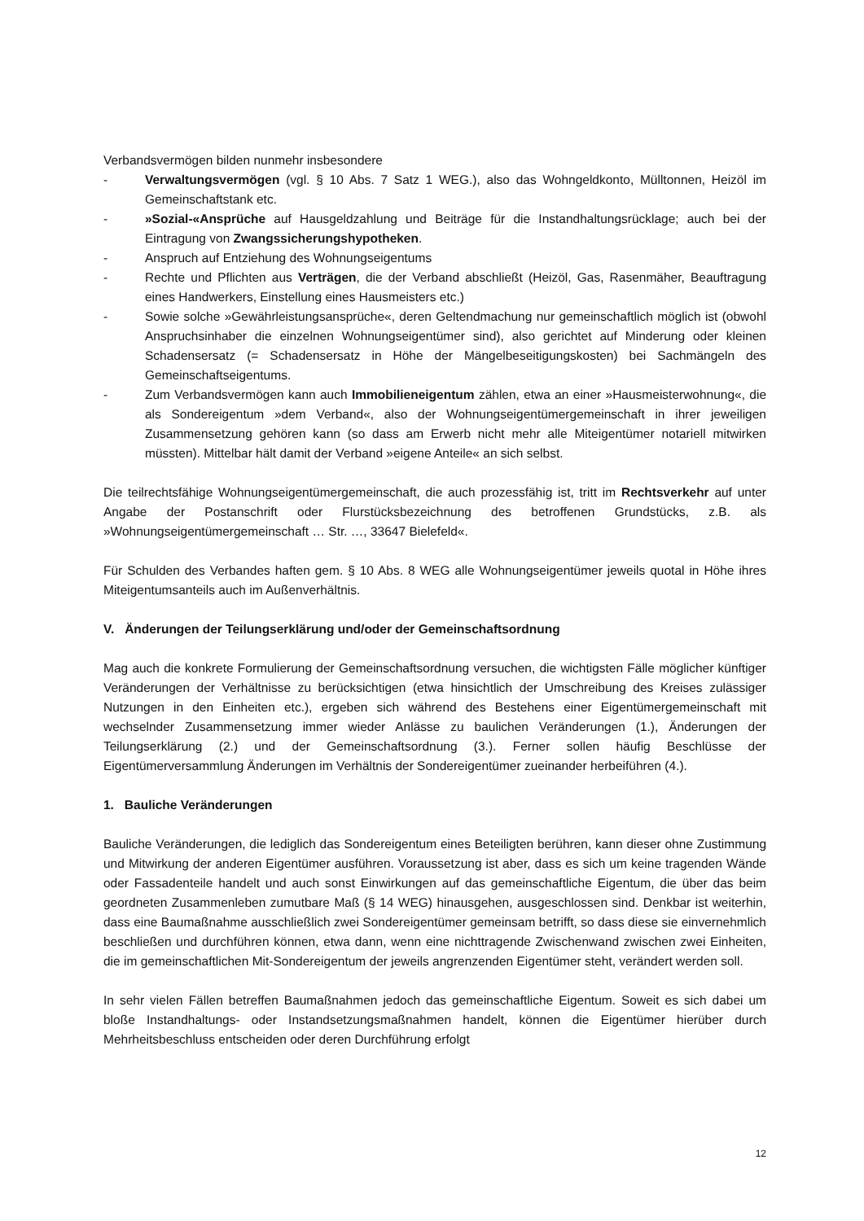Verbandsvermögen bilden nunmehr insbesondere
- Verwaltungsvermögen (vgl. § 10 Abs. 7 Satz 1 WEG.), also das Wohngeldkonto, Mülltonnen, Heizöl im Gemeinschaftstank etc.
- »Sozial-«Ansprüche auf Hausgeldzahlung und Beiträge für die Instandhaltungsrücklage; auch bei der Eintragung von Zwangssicherungshypotheken.
- Anspruch auf Entziehung des Wohnungseigentums
- Rechte und Pflichten aus Verträgen, die der Verband abschließt (Heizöl, Gas, Rasenmäher, Beauftragung eines Handwerkers, Einstellung eines Hausmeisters etc.)
- Sowie solche »Gewährleistungsansprüche«, deren Geltendmachung nur gemeinschaftlich möglich ist (obwohl Anspruchsinhaber die einzelnen Wohnungseigentümer sind), also gerichtet auf Minderung oder kleinen Schadensersatz (= Schadensersatz in Höhe der Mängelbeseitigungskosten) bei Sachmängeln des Gemeinschaftseigentums.
- Zum Verbandsvermögen kann auch Immobilieneigentum zählen, etwa an einer »Hausmeisterwohnung«, die als Sondereigentum »dem Verband«, also der Wohnungseigentümergemeinschaft in ihrer jeweiligen Zusammensetzung gehören kann (so dass am Erwerb nicht mehr alle Miteigentümer notariell mitwirken müssten). Mittelbar hält damit der Verband »eigene Anteile« an sich selbst.
Die teilrechtsfähige Wohnungseigentümergemeinschaft, die auch prozessfähig ist, tritt im Rechtsverkehr auf unter Angabe der Postanschrift oder Flurstücksbezeichnung des betroffenen Grundstücks, z.B. als »Wohnungseigentümergemeinschaft … Str. …, 33647 Bielefeld«.
Für Schulden des Verbandes haften gem. § 10 Abs. 8 WEG alle Wohnungseigentümer jeweils quotal in Höhe ihres Miteigentumsanteils auch im Außenverhältnis.
V. Änderungen der Teilungserklärung und/oder der Gemeinschaftsordnung
Mag auch die konkrete Formulierung der Gemeinschaftsordnung versuchen, die wichtigsten Fälle möglicher künftiger Veränderungen der Verhältnisse zu berücksichtigen (etwa hinsichtlich der Umschreibung des Kreises zulässiger Nutzungen in den Einheiten etc.), ergeben sich während des Bestehens einer Eigentümergemeinschaft mit wechselnder Zusammensetzung immer wieder Anlässe zu baulichen Veränderungen (1.), Änderungen der Teilungserklärung (2.) und der Gemeinschaftsordnung (3.). Ferner sollen häufig Beschlüsse der Eigentümerversammlung Änderungen im Verhältnis der Sondereigentümer zueinander herbeiführen (4.).
1. Bauliche Veränderungen
Bauliche Veränderungen, die lediglich das Sondereigentum eines Beteiligten berühren, kann dieser ohne Zustimmung und Mitwirkung der anderen Eigentümer ausführen. Voraussetzung ist aber, dass es sich um keine tragenden Wände oder Fassadenteile handelt und auch sonst Einwirkungen auf das gemeinschaftliche Eigentum, die über das beim geordneten Zusammenleben zumutbare Maß (§ 14 WEG) hinausgehen, ausgeschlossen sind. Denkbar ist weiterhin, dass eine Baumaßnahme ausschließlich zwei Sondereigentümer gemeinsam betrifft, so dass diese sie einvernehmlich beschließen und durchführen können, etwa dann, wenn eine nichttragende Zwischenwand zwischen zwei Einheiten, die im gemeinschaftlichen Mit-Sondereigentum der jeweils angrenzenden Eigentümer steht, verändert werden soll.
In sehr vielen Fällen betreffen Baumaßnahmen jedoch das gemeinschaftliche Eigentum. Soweit es sich dabei um bloße Instandhaltungs- oder Instandsetzungsmaßnahmen handelt, können die Eigentümer hierüber durch Mehrheitsbeschluss entscheiden oder deren Durchführung erfolgt
12